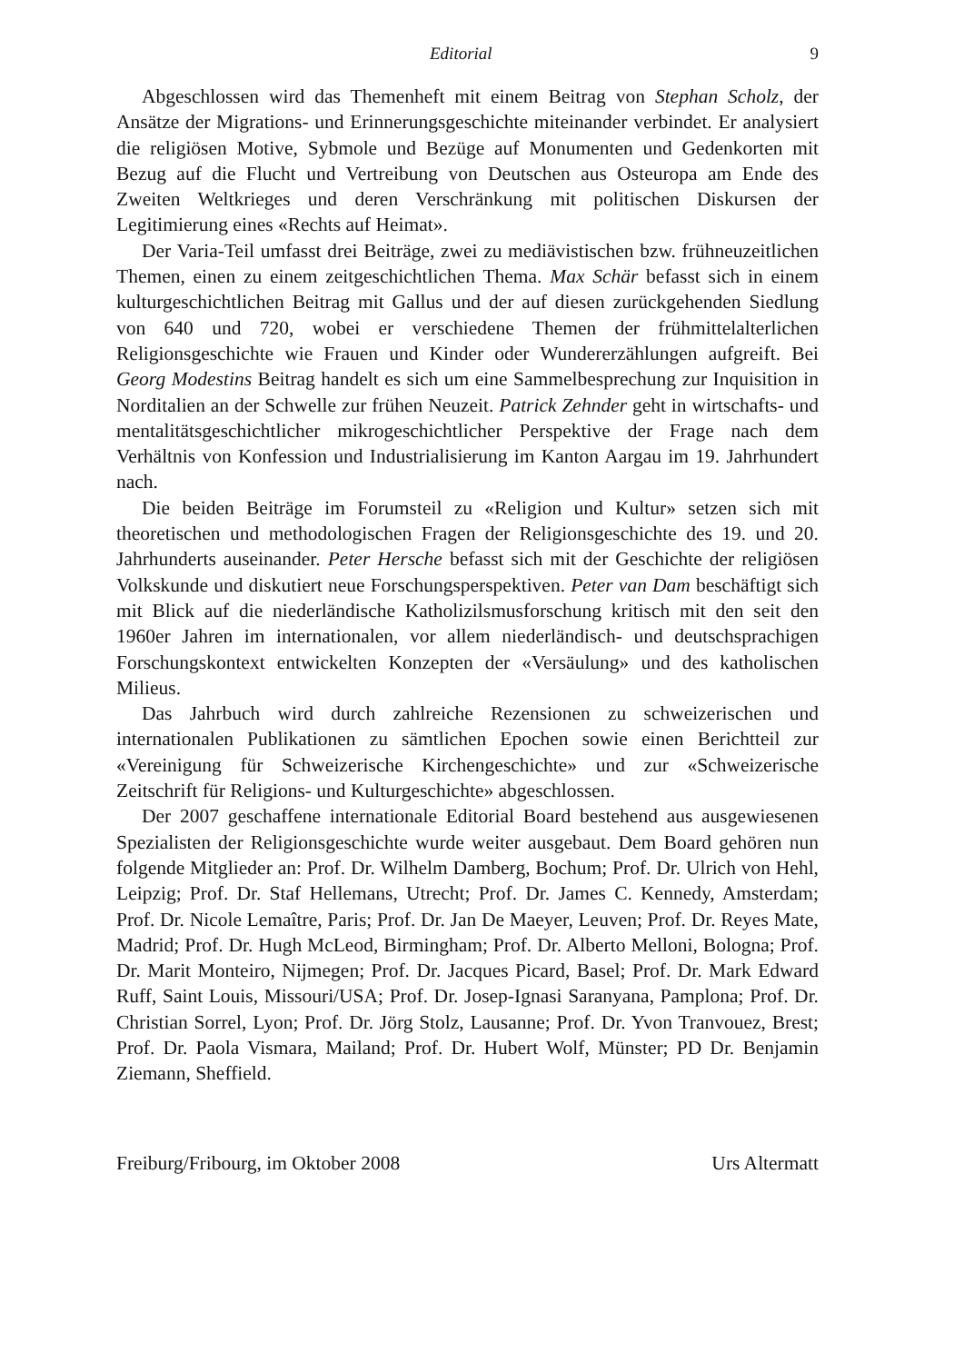Editorial 9
Abgeschlossen wird das Themenheft mit einem Beitrag von Stephan Scholz, der Ansätze der Migrations- und Erinnerungsgeschichte miteinander verbindet. Er analysiert die religiösen Motive, Sybmole und Bezüge auf Monumenten und Gedenkorten mit Bezug auf die Flucht und Vertreibung von Deutschen aus Osteuropa am Ende des Zweiten Weltkrieges und deren Verschränkung mit politischen Diskursen der Legitimierung eines «Rechts auf Heimat».
Der Varia-Teil umfasst drei Beiträge, zwei zu mediävistischen bzw. frühneuzeitlichen Themen, einen zu einem zeitgeschichtlichen Thema. Max Schär befasst sich in einem kulturgeschichtlichen Beitrag mit Gallus und der auf diesen zurückgehenden Siedlung von 640 und 720, wobei er verschiedene Themen der frühmittelalterlichen Religionsgeschichte wie Frauen und Kinder oder Wundererzählungen aufgreift. Bei Georg Modestins Beitrag handelt es sich um eine Sammelbesprechung zur Inquisition in Norditalien an der Schwelle zur frühen Neuzeit. Patrick Zehnder geht in wirtschafts- und mentalitätsgeschichtlicher mikrogeschichtlicher Perspektive der Frage nach dem Verhältnis von Konfession und Industrialisierung im Kanton Aargau im 19. Jahrhundert nach.
Die beiden Beiträge im Forumsteil zu «Religion und Kultur» setzen sich mit theoretischen und methodologischen Fragen der Religionsgeschichte des 19. und 20. Jahrhunderts auseinander. Peter Hersche befasst sich mit der Geschichte der religiösen Volkskunde und diskutiert neue Forschungsperspektiven. Peter van Dam beschäftigt sich mit Blick auf die niederländische Katholizilsmusforschung kritisch mit den seit den 1960er Jahren im internationalen, vor allem niederländisch- und deutschsprachigen Forschungskontext entwickelten Konzepten der «Versäulung» und des katholischen Milieus.
Das Jahrbuch wird durch zahlreiche Rezensionen zu schweizerischen und internationalen Publikationen zu sämtlichen Epochen sowie einen Berichtteil zur «Vereinigung für Schweizerische Kirchengeschichte» und zur «Schweizerische Zeitschrift für Religions- und Kulturgeschichte» abgeschlossen.
Der 2007 geschaffene internationale Editorial Board bestehend aus ausgewiesenen Spezialisten der Religionsgeschichte wurde weiter ausgebaut. Dem Board gehören nun folgende Mitglieder an: Prof. Dr. Wilhelm Damberg, Bochum; Prof. Dr. Ulrich von Hehl, Leipzig; Prof. Dr. Staf Hellemans, Utrecht; Prof. Dr. James C. Kennedy, Amsterdam; Prof. Dr. Nicole Lemaître, Paris; Prof. Dr. Jan De Maeyer, Leuven; Prof. Dr. Reyes Mate, Madrid; Prof. Dr. Hugh McLeod, Birmingham; Prof. Dr. Alberto Melloni, Bologna; Prof. Dr. Marit Monteiro, Nijmegen; Prof. Dr. Jacques Picard, Basel; Prof. Dr. Mark Edward Ruff, Saint Louis, Missouri/USA; Prof. Dr. Josep-Ignasi Saranyana, Pamplona; Prof. Dr. Christian Sorrel, Lyon; Prof. Dr. Jörg Stolz, Lausanne; Prof. Dr. Yvon Tranvouez, Brest; Prof. Dr. Paola Vismara, Mailand; Prof. Dr. Hubert Wolf, Münster; PD Dr. Benjamin Ziemann, Sheffield.
Freiburg/Fribourg, im Oktober 2008 Urs Altermatt